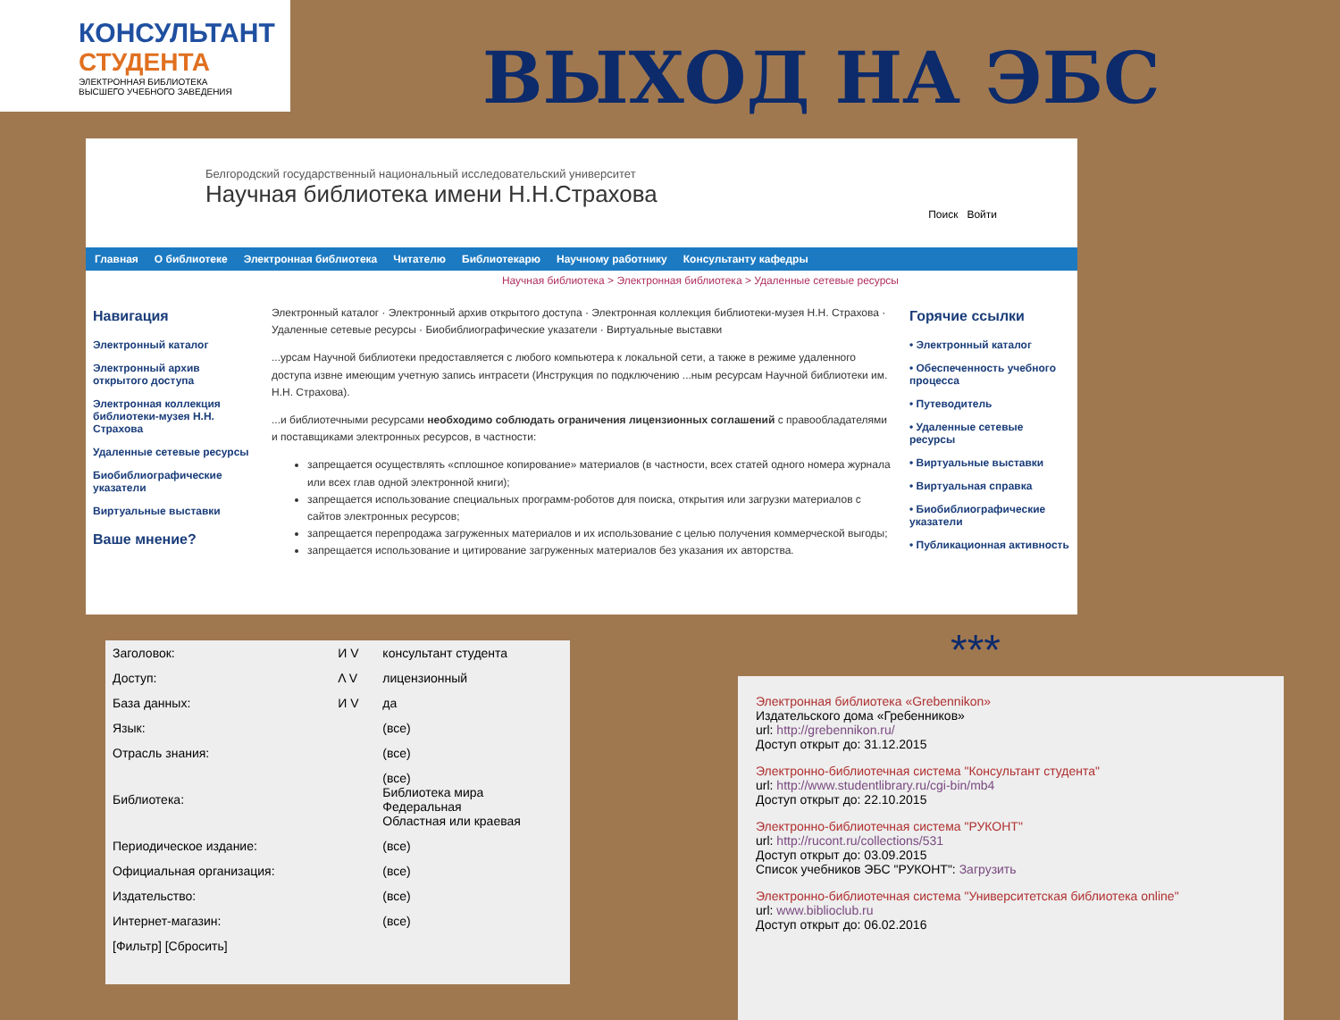КОНСУЛЬТАНТ
СТУДЕНТА
ЭЛЕКТРОННАЯ БИБЛИОТЕКА
ВЫСШЕГО УЧЕБНОГО ЗАВЕДЕНИЯ
ВЫХОД НА ЭБС
Белгородский государственный национальный исследовательский университет
Научная библиотека имени Н.Н.Страхова
Поиск Войти
Главная О библиотеке Электронная библиотека Читателю Библиотекарю Научному работнику Консультанту кафедры
Научная библиотека > Электронная библиотека > Удаленные сетевые ресурсы
Навигация
Электронный каталог
Электронный архив открытого доступа
Электронная коллекция библиотеки-музея Н.Н. Страхова
Удаленные сетевые ресурсы
Биобиблиографические указатели
Виртуальные выставки
Ваше мнение?
Электронный каталог · Электронный архив открытого доступа · Электронная коллекция библиотеки-музея Н.Н. Страхова · Удаленные сетевые ресурсы · Биобиблиографические указатели · Виртуальные выставки
...урсам Научной библиотеки предоставляется с любого компьютера к локальной сети, а также в режиме удаленного доступа извне имеющим учетную запись интрасети (Инструкция по подключению ...ным ресурсам Научной библиотеки им. Н.Н. Страхова).
...и библиотечными ресурсами необходимо соблюдать ограничения лицензионных соглашений с правообладателями и поставщиками электронных ресурсов, в частности:
запрещается осуществлять «сплошное копирование» материалов (в частности, всех статей одного номера журнала или всех глав одной электронной книги);
запрещается использование специальных программ-роботов для поиска, открытия или загрузки материалов с сайтов электронных ресурсов;
запрещается перепродажа загруженных материалов и их использование с целью получения коммерческой выгоды;
запрещается использование и цитирование загруженных материалов без указания их авторства.
Горячие ссылки
• Электронный каталог
• Обеспеченность учебного процесса
• Путеводитель
• Удаленные сетевые ресурсы
• Виртуальные выставки
• Виртуальная справка
• Биобиблиографические указатели
• Публикационная активность
***
| Заголовок: | И V | консультант студента |
| Доступ: | Λ V | лицензионный |
| База данных: | И V | да |
| Язык: | | (все) |
| Отрасль знания: | | (все) |
| Библиотека: | | (все) Библиотека мира Федеральная Областная или краевая |
| Периодическое издание: | | (все) |
| Официальная организация: | | (все) |
| Издательство: | | (все) |
| Интернет-магазин: | | (все) |
| [Фильтр] [Сбросить] | | |
Электронная библиотека «Grebennikon»
Издательского дома «Гребенников»
url: http://grebennikon.ru/
Доступ открыт до: 31.12.2015
Электронно-библиотечная система "Консультант студента"
url: http://www.studentlibrary.ru/cgi-bin/mb4
Доступ открыт до: 22.10.2015
Электронно-библиотечная система "РУКОНТ"
url: http://rucont.ru/collections/531
Доступ открыт до: 03.09.2015
Список учебников ЭБС "РУКОНТ": Загрузить
Электронно-библиотечная система "Университетская библиотека online"
url: www.biblioclub.ru
Доступ открыт до: 06.02.2016